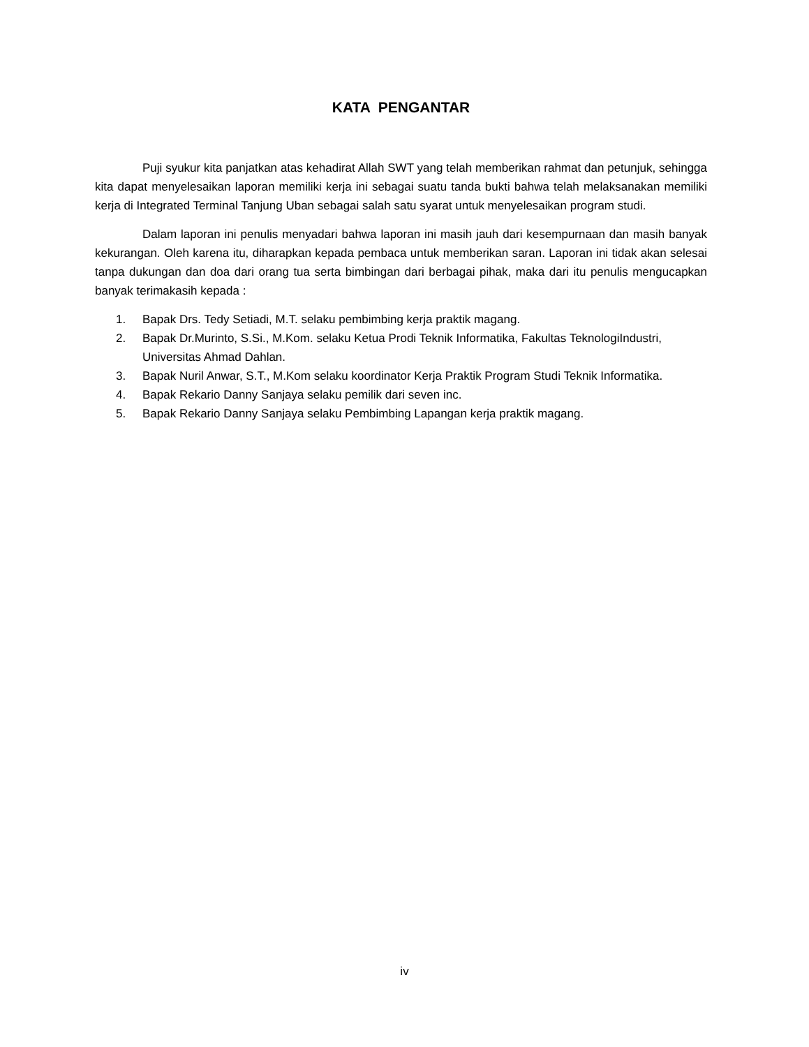KATA PENGANTAR
Puji syukur kita panjatkan atas kehadirat Allah SWT yang telah memberikan rahmat dan petunjuk, sehingga kita dapat menyelesaikan laporan memiliki kerja ini sebagai suatu tanda bukti bahwa telah melaksanakan memiliki kerja di Integrated Terminal Tanjung Uban sebagai salah satu syarat untuk menyelesaikan program studi.
Dalam laporan ini penulis menyadari bahwa laporan ini masih jauh dari kesempurnaan dan masih banyak kekurangan. Oleh karena itu, diharapkan kepada pembaca untuk memberikan saran. Laporan ini tidak akan selesai tanpa dukungan dan doa dari orang tua serta bimbingan dari berbagai pihak, maka dari itu penulis mengucapkan banyak terimakasih kepada :
1. Bapak Drs. Tedy Setiadi, M.T. selaku pembimbing kerja praktik magang.
2. Bapak Dr.Murinto, S.Si., M.Kom. selaku Ketua Prodi Teknik Informatika, Fakultas TeknologiIndustri, Universitas Ahmad Dahlan.
3. Bapak Nuril Anwar, S.T., M.Kom selaku koordinator Kerja Praktik Program Studi Teknik Informatika.
4. Bapak Rekario Danny Sanjaya selaku pemilik dari seven inc.
5. Bapak Rekario Danny Sanjaya selaku Pembimbing Lapangan kerja praktik magang.
iv